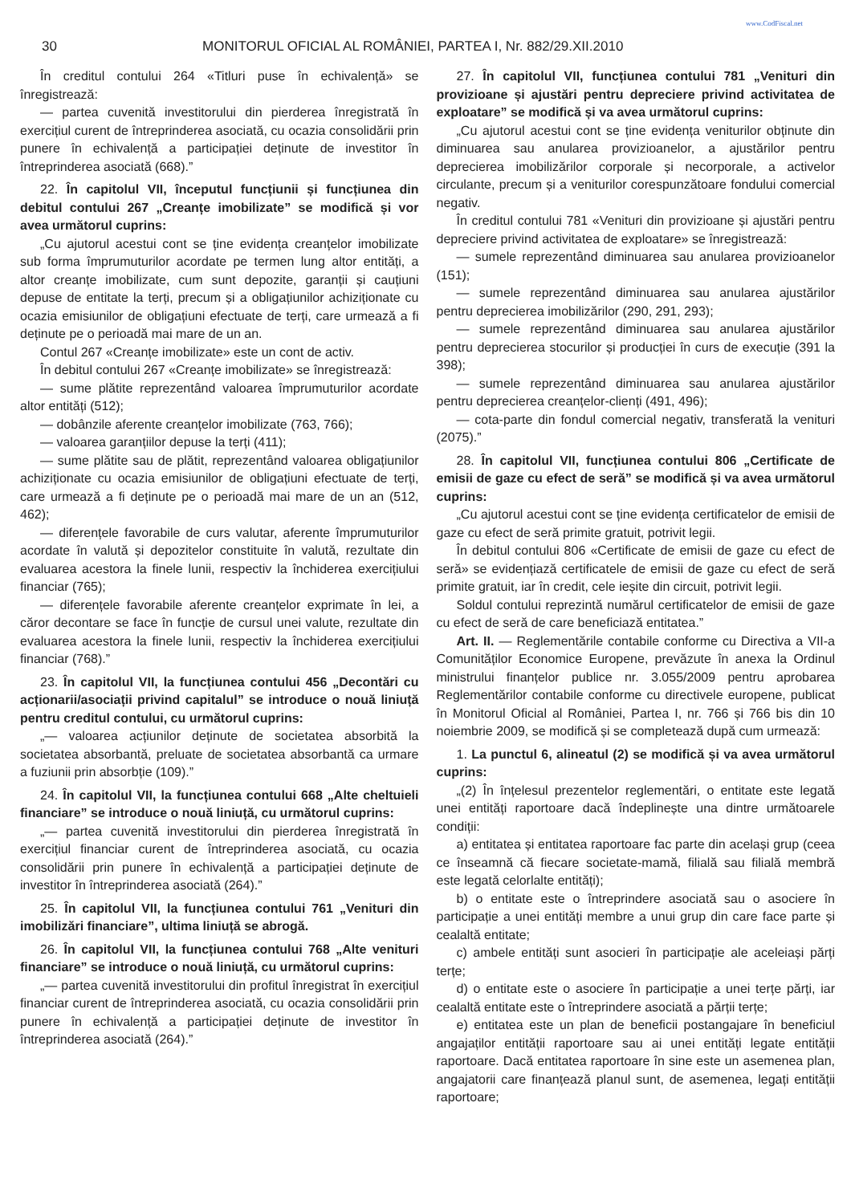www.CodFiscal.net
30 MONITORUL OFICIAL AL ROMÂNIEI, PARTEA I, Nr. 882/29.XII.2010
În creditul contului 264 «Titluri puse în echivalență» se înregistrează:
— partea cuvenită investitorului din pierderea înregistrată în exercițiul curent de întreprinderea asociată, cu ocazia consolidării prin punere în echivalență a participației deținute de investitor în întreprinderea asociată (668).”
22. În capitolul VII, începutul funcțiunii și funcțiunea din debitul contului 267 „Creanțe imobilizate” se modifică și vor avea următorul cuprins:
„Cu ajutorul acestui cont se ține evidența creanțelor imobilizate sub forma împrumuturilor acordate pe termen lung altor entități, a altor creanțe imobilizate, cum sunt depozite, garanții și cauțiuni depuse de entitate la terți, precum și a obligațiunilor achiziționate cu ocazia emisiunilor de obligațiuni efectuate de terți, care urmează a fi deținute pe o perioadă mai mare de un an.
Contul 267 «Creanțe imobilizate» este un cont de activ.
În debitul contului 267 «Creanțe imobilizate» se înregistrează:
— sume plătite reprezentând valoarea împrumuturilor acordate altor entități (512);
— dobânzile aferente creanțelor imobilizate (763, 766);
— valoarea garanțiilor depuse la terți (411);
— sume plătite sau de plătit, reprezentând valoarea obligațiunilor achiziționate cu ocazia emisiunilor de obligațiuni efectuate de terți, care urmează a fi deținute pe o perioadă mai mare de un an (512, 462);
— diferențele favorabile de curs valutar, aferente împrumuturilor acordate în valută și depozitelor constituite în valută, rezultate din evaluarea acestora la finele lunii, respectiv la închiderea exercițiului financiar (765);
— diferențele favorabile aferente creanțelor exprimate în lei, a căror decontare se face în funcție de cursul unei valute, rezultate din evaluarea acestora la finele lunii, respectiv la închiderea exercițiului financiar (768).”
23. În capitolul VII, la funcțiunea contului 456 „Decontări cu acționarii/asociații privind capitalul” se introduce o nouă liniuță pentru creditul contului, cu următorul cuprins:
„— valoarea acțiunilor deținute de societatea absorbită la societatea absorbantă, preluate de societatea absorbantă ca urmare a fuziunii prin absorbție (109).”
24. În capitolul VII, la funcțiunea contului 668 „Alte cheltuieli financiare” se introduce o nouă liniuță, cu următorul cuprins:
„— partea cuvenită investitorului din pierderea înregistrată în exercițiul financiar curent de întreprinderea asociată, cu ocazia consolidării prin punere în echivalență a participației deținute de investitor în întreprinderea asociată (264).”
25. În capitolul VII, la funcțiunea contului 761 „Venituri din imobilizări financiare”, ultima liniuță se abrogă.
26. În capitolul VII, la funcțiunea contului 768 „Alte venituri financiare” se introduce o nouă liniuță, cu următorul cuprins:
„— partea cuvenită investitorului din profitul înregistrat în exercițiul financiar curent de întreprinderea asociată, cu ocazia consolidării prin punere în echivalență a participației deținute de investitor în întreprinderea asociată (264).”
27. În capitolul VII, funcțiunea contului 781 „Venituri din provizioane și ajustări pentru depreciere privind activitatea de exploatare” se modifică și va avea următorul cuprins:
„Cu ajutorul acestui cont se ține evidența veniturilor obținute din diminuarea sau anularea provizioanelor, a ajustărilor pentru deprecierea imobilizărilor corporale și necorporale, a activelor circulante, precum și a veniturilor corespunzătoare fondului comercial negativ.
În creditul contului 781 «Venituri din provizioane și ajustări pentru depreciere privind activitatea de exploatare» se înregistrează:
— sumele reprezentând diminuarea sau anularea provizioanelor (151);
— sumele reprezentând diminuarea sau anularea ajustărilor pentru deprecierea imobilizărilor (290, 291, 293);
— sumele reprezentând diminuarea sau anularea ajustărilor pentru deprecierea stocurilor și producției în curs de execuție (391 la 398);
— sumele reprezentând diminuarea sau anularea ajustărilor pentru deprecierea creanțelor-clienți (491, 496);
— cota-parte din fondul comercial negativ, transferată la venituri (2075).”
28. În capitolul VII, funcțiunea contului 806 „Certificate de emisii de gaze cu efect de seră” se modifică și va avea următorul cuprins:
„Cu ajutorul acestui cont se ține evidența certificatelor de emisii de gaze cu efect de seră primite gratuit, potrivit legii.
În debitul contului 806 «Certificate de emisii de gaze cu efect de seră» se evidențiază certificatele de emisii de gaze cu efect de seră primite gratuit, iar în credit, cele ieșite din circuit, potrivit legii.
Soldul contului reprezintă numărul certificatelor de emisii de gaze cu efect de seră de care beneficiază entitatea.”
Art. II. — Reglementările contabile conforme cu Directiva a VII-a Comunităților Economice Europene, prevăzute în anexa la Ordinul ministrului finanțelor publice nr. 3.055/2009 pentru aprobarea Reglementărilor contabile conforme cu directivele europene, publicat în Monitorul Oficial al României, Partea I, nr. 766 și 766 bis din 10 noiembrie 2009, se modifică și se completează după cum urmează:
1. La punctul 6, alineatul (2) se modifică și va avea următorul cuprins:
„(2) În înțelesul prezentelor reglementări, o entitate este legată unei entități raportoare dacă îndeplinește una dintre următoarele condiții:
a) entitatea și entitatea raportoare fac parte din același grup (ceea ce înseamnă că fiecare societate-mamă, filială sau filială membră este legată celorlalte entități);
b) o entitate este o întreprindere asociată sau o asociere în participație a unei entități membre a unui grup din care face parte și cealaltă entitate;
c) ambele entități sunt asocieri în participație ale aceleiași părți terțe;
d) o entitate este o asociere în participație a unei terțe părți, iar cealaltă entitate este o întreprindere asociată a părții terțe;
e) entitatea este un plan de beneficii postangajare în beneficiul angajaților entității raportoare sau ai unei entități legate entității raportoare. Dacă entitatea raportoare în sine este un asemenea plan, angajatorii care finanțează planul sunt, de asemenea, legați entității raportoare;